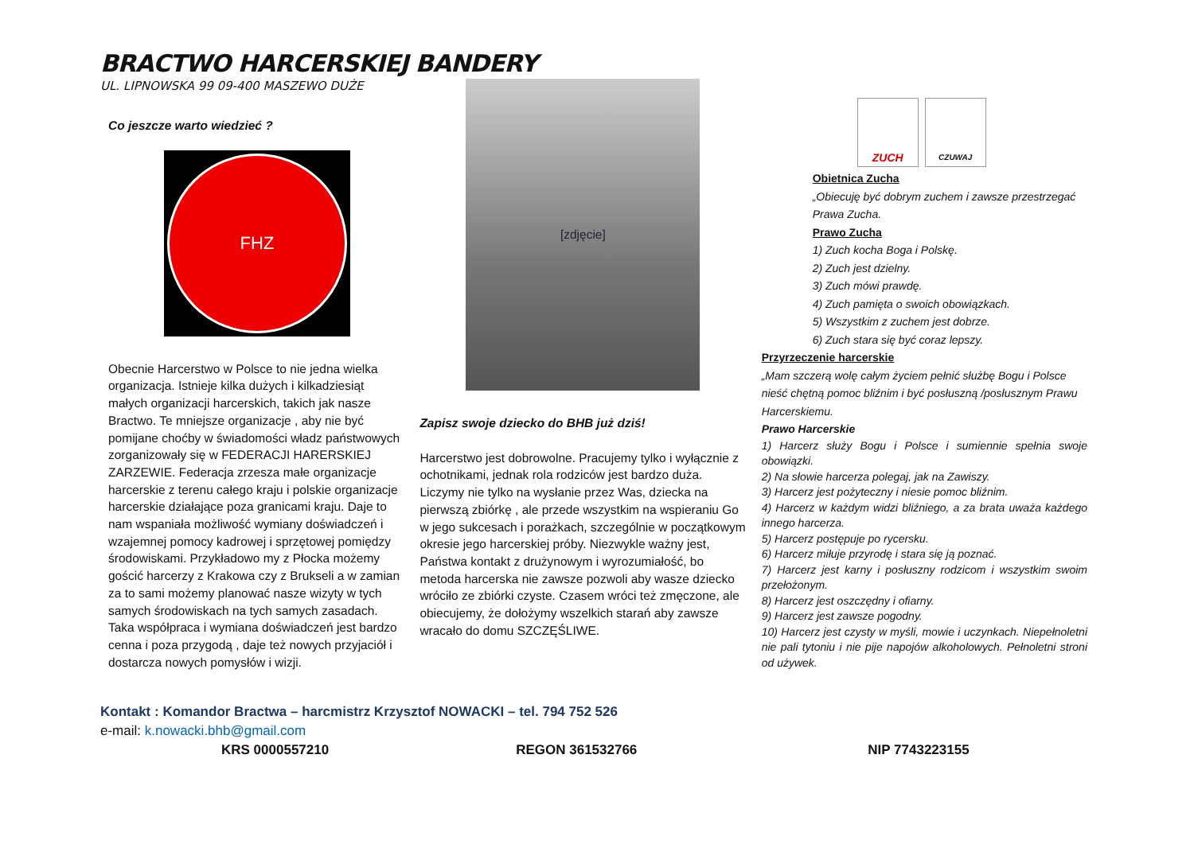BRACTWO HARCERSKIEJ BANDERY
UL. LIPNOWSKA 99 09-400 MASZEWO DUŻE
Co jeszcze warto wiedzieć ?
FHZ
Obecnie Harcerstwo w Polsce to nie jedna wielka organizacja. Istnieje kilka dużych i kilkadziesiąt małych organizacji harcerskich, takich jak nasze Bractwo. Te mniejsze organizacje , aby nie być pomijane choćby w świadomości władz państwowych zorganizowały się w FEDERACJI HARERSKIEJ ZARZEWIE. Federacja zrzesza małe organizacje harcerskie z terenu całego kraju i polskie organizacje harcerskie działające poza granicami kraju. Daje to nam wspaniała możliwość wymiany doświadczeń i wzajemnej pomocy kadrowej i sprzętowej pomiędzy środowiskami. Przykładowo my z Płocka możemy gościć harcerzy z Krakowa czy z Brukseli a w zamian za to sami możemy planować nasze wizyty w tych samych środowiskach na tych samych zasadach. Taka współpraca i wymiana doświadczeń jest bardzo cenna i poza przygodą , daje też nowych przyjaciół i dostarcza nowych pomysłów i wizji.
[zdjęcie]
Zapisz swoje dziecko do BHB już dziś!
Harcerstwo jest dobrowolne. Pracujemy tylko i wyłącznie z ochotnikami, jednak rola rodziców jest bardzo duża. Liczymy nie tylko na wysłanie przez Was, dziecka na pierwszą zbiórkę , ale przede wszystkim na wspieraniu Go w jego sukcesach i porażkach, szczególnie w początkowym okresie jego harcerskiej próby. Niezwykle ważny jest, Państwa kontakt z drużynowym i wyrozumiałość, bo metoda harcerska nie zawsze pozwoli aby wasze dziecko wróciło ze zbiórki czyste. Czasem wróci też zmęczone, ale obiecujemy, że dołożymy wszelkich starań aby zawsze wracało do domu SZCZĘŚLIWE.
ZUCH
CZUWAJ
Obietnica Zucha
„Obiecuję być dobrym zuchem i zawsze przestrzegać Prawa Zucha.
Prawo Zucha
1) Zuch kocha Boga i Polskę.
2) Zuch jest dzielny.
3) Zuch mówi prawdę.
4) Zuch pamięta o swoich obowiązkach.
5) Wszystkim z zuchem jest dobrze.
6) Zuch stara się być coraz lepszy.
Przyrzeczenie harcerskie
„Mam szczerą wolę całym życiem pełnić służbę Bogu i Polsce nieść chętną pomoc bliźnim i być posłuszną /posłusznym Prawu Harcerskiemu.
Prawo Harcerskie
1) Harcerz służy Bogu i Polsce i sumiennie spełnia swoje obowiązki.
2) Na słowie harcerza polegaj, jak na Zawiszy.
3) Harcerz jest pożyteczny i niesie pomoc bliźnim.
4) Harcerz w każdym widzi bliźniego, a za brata uważa każdego innego harcerza.
5) Harcerz postępuje po rycersku.
6) Harcerz miłuje przyrodę i stara się ją poznać.
7) Harcerz jest karny i posłuszny rodzicom i wszystkim swoim przełożonym.
8) Harcerz jest oszczędny i ofiarny.
9) Harcerz jest zawsze pogodny.
10) Harcerz jest czysty w myśli, mowie i uczynkach. Niepełnoletni nie pali tytoniu i nie pije napojów alkoholowych. Pełnoletni stroni od używek.
Kontakt : Komandor Bractwa – harcmistrz Krzysztof NOWACKI – tel. 794 752 526
e-mail: k.nowacki.bhb@gmail.com
KRS 0000557210 REGON 361532766 NIP 7743223155